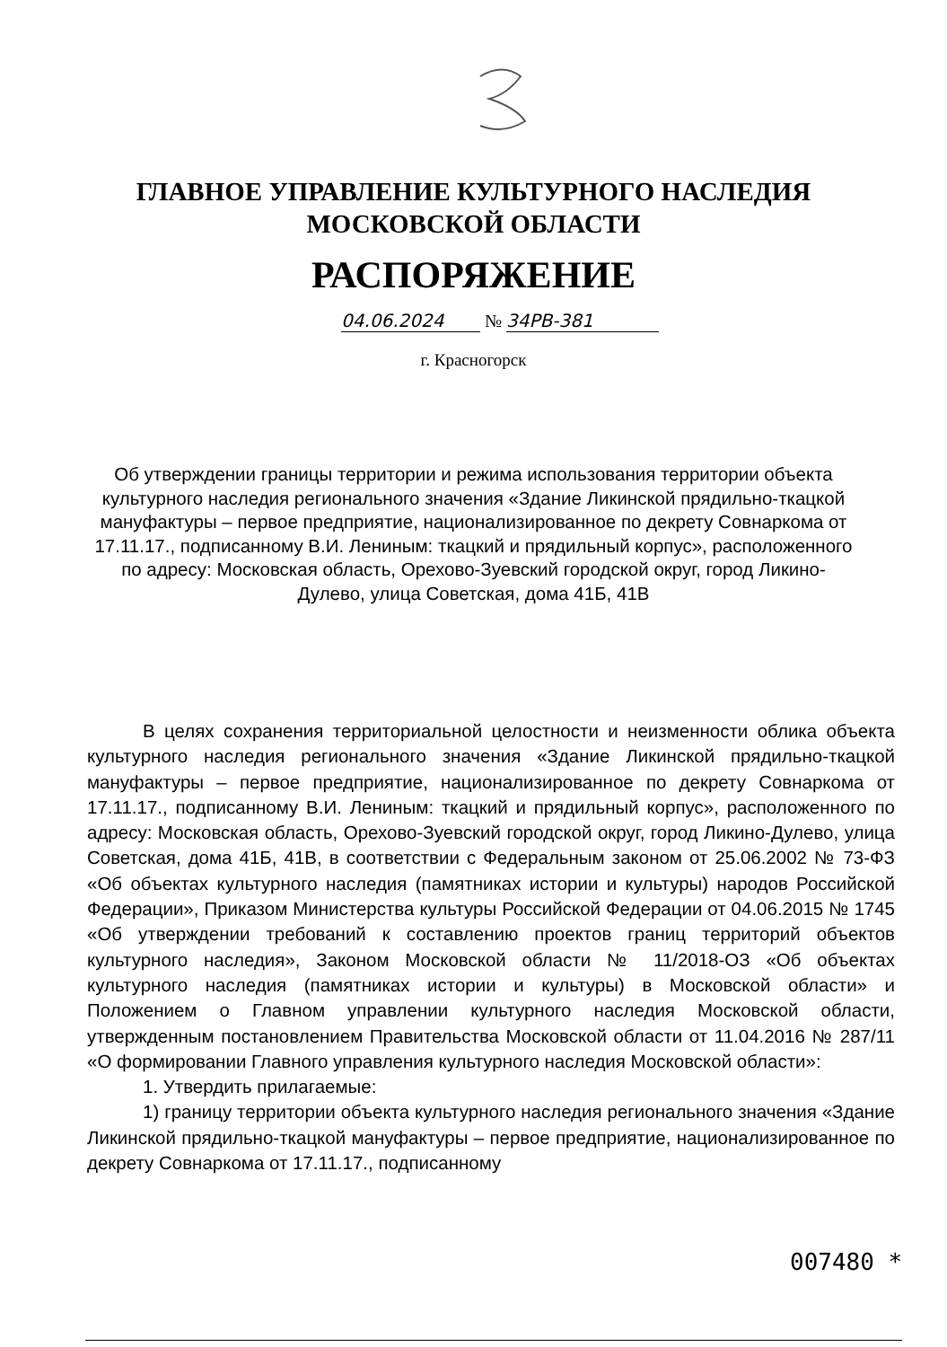ГЛАВНОЕ УПРАВЛЕНИЕ КУЛЬТУРНОГО НАСЛЕДИЯ
МОСКОВСКОЙ ОБЛАСТИ
РАСПОРЯЖЕНИЕ
04.06.2024 № 34РВ-381
г. Красногорск
Об утверждении границы территории и режима использования территории объекта культурного наследия регионального значения «Здание Ликинской прядильно-ткацкой мануфактуры – первое предприятие, национализированное по декрету Совнаркома от 17.11.17., подписанному В.И. Лениным: ткацкий и прядильный корпус», расположенного по адресу: Московская область, Орехово-Зуевский городской округ, город Ликино-Дулево, улица Советская, дома 41Б, 41В
В целях сохранения территориальной целостности и неизменности облика объекта культурного наследия регионального значения «Здание Ликинской прядильно-ткацкой мануфактуры – первое предприятие, национализированное по декрету Совнаркома от 17.11.17., подписанному В.И. Лениным: ткацкий и прядильный корпус», расположенного по адресу: Московская область, Орехово-Зуевский городской округ, город Ликино-Дулево, улица Советская, дома 41Б, 41В, в соответствии с Федеральным законом от 25.06.2002 № 73-ФЗ «Об объектах культурного наследия (памятниках истории и культуры) народов Российской Федерации», Приказом Министерства культуры Российской Федерации от 04.06.2015 № 1745 «Об утверждении требований к составлению проектов границ территорий объектов культурного наследия», Законом Московской области № 11/2018-ОЗ «Об объектах культурного наследия (памятниках истории и культуры) в Московской области» и Положением о Главном управлении культурного наследия Московской области, утвержденным постановлением Правительства Московской области от 11.04.2016 № 287/11 «О формировании Главного управления культурного наследия Московской области»:
1. Утвердить прилагаемые:
1) границу территории объекта культурного наследия регионального значения «Здание Ликинской прядильно-ткацкой мануфактуры – первое предприятие, национализированное по декрету Совнаркома от 17.11.17., подписанному
007480 *